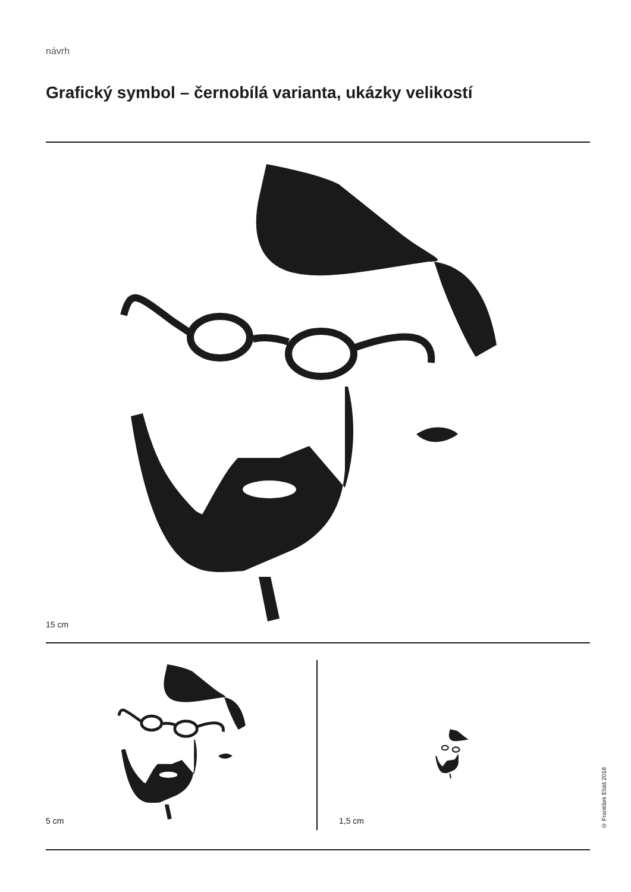návrh
Grafický symbol – černobílá varianta, ukázky velikostí
15 cm
5 cm 1,5 cm
© František Eliáš 2018